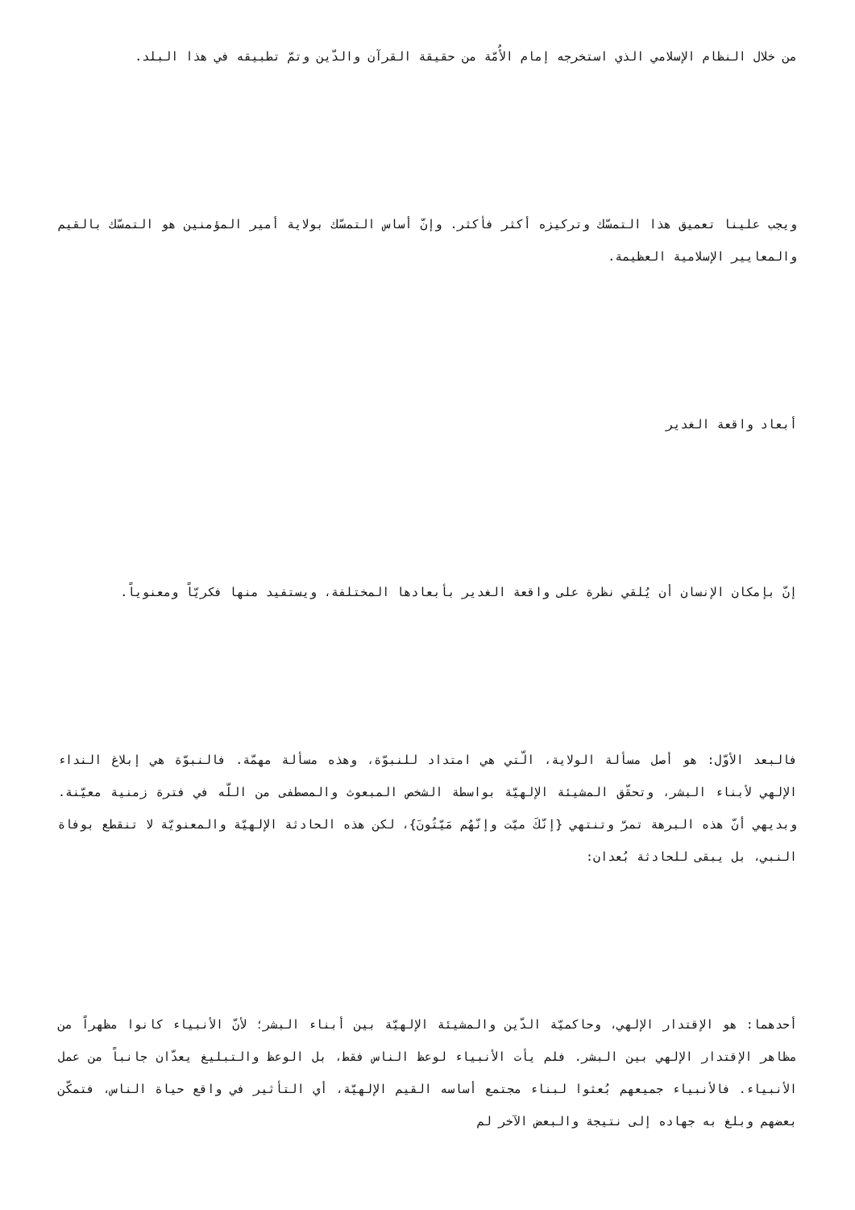من خلال النظام الإسلامي الذي استخرجه إمام الأُمّة من حقيقة القرآن والدّين وتمّ تطبيقه في هذا البلد.
ويجب علينا تعميق هذا التمسّك وتركيزه أكثر فأكثر. وإنّ أساس التمسّك بولاية أمير المؤمنين هو التمسّك بالقيم والمعايير الإسلامية العظيمة.
أبعاد واقعة الغدير
إنّ بإمكان الإنسان أن يُلقي نظرة على واقعة الغدير بأبعادها المختلفة، ويستفيد منها فكريّاً ومعنوياً.
فالبعد الأوّل: هو أصل مسألة الولاية، الّتي هي امتداد للنبوّة، وهذه مسألة مهمّة. فالنبوّة هي إبلاغ النداء الإلهي لأبناء البشر، وتحقّق المشيئة الإلهيّة بواسطة الشخص المبعوث والمصطفى من اللّه في فترة زمنية معيّنة. وبديهي أنّ هذه البرهة تمرّ وتنتهي {إنّكَ ميّت وإنّهُم مَيّتُونَ}، لكن هذه الحادثة الإلهيّة والمعنويّة لا تنقطع بوفاة النبي، بل يبقى للحادثة بُعدان:
أحدهما: هو الإقتدار الإلهي، وحاكميّة الدّين والمشيئة الإلهيّة بين أبناء البشر؛ لأنّ الأنبياء كانوا مظهراً من مظاهر الإقتدار الإلهي بين البشر. فلم يأت الأنبياء لوعظ الناس فقط، بل الوعظ والتبليغ يعدّان جانباً من عمل الأنبياء. فالأنبياء جميعهم بُعثوا لبناء مجتمع أساسه القيم الإلهيّة، أي التأثير في واقع حياة الناس، فتمكّن بعضهم وبلغ به جهاده إلى نتيجة والبعض الآخر لم